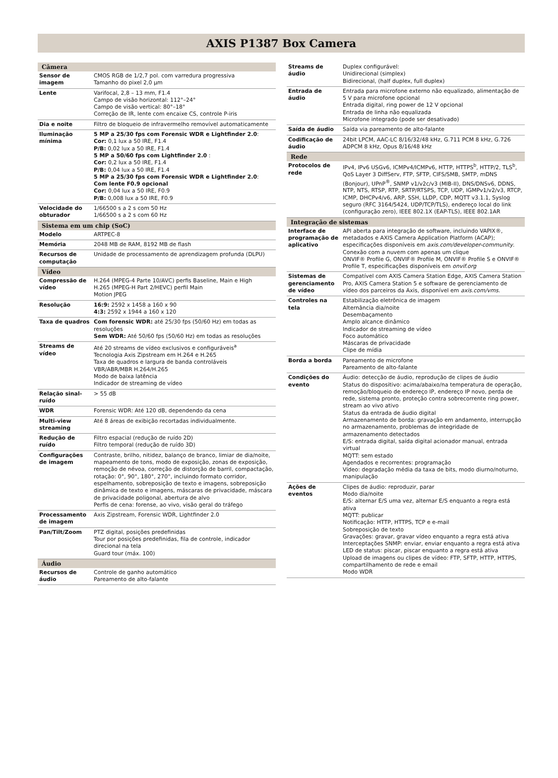AXIS P1387 Box Camera
| Câmera | |
| --- | --- |
| Sensor de imagem | CMOS RGB de 1/2,7 pol. com varredura progressiva Tamanho do pixel 2,0 µm |
| Lente | Varifocal, 2,8 – 13 mm, F1.4 Campo de visão horizontal: 112°–24° Campo de visão vertical: 80°–18° Correção de IR, lente com encaixe CS, controle P-iris |
| Dia e noite | Filtro de bloqueio de infravermelho removível automaticamente |
| Iluminação mínima | 5 MP a 25/30 fps com Forensic WDR e Lightfinder 2.0 : Cor: 0,1 lux a 50 IRE, F1.4 P/B: 0,02 lux a 50 IRE, F1.4 5 MP a 50/60 fps com Lightfinder 2.0 : Cor: 0,2 lux a 50 IRE, F1.4 P/B: 0,04 lux a 50 IRE, F1.4 5 MP a 25/30 fps com Forensic WDR e Lightfinder 2.0 : Com lente F0.9 opcional Cor: 0,04 lux a 50 IRE, F0.9 P/B: 0,008 lux a 50 IRE, F0.9 |
| Velocidade do obturador | 1/66500 s a 2 s com 50 Hz 1/66500 s a 2 s com 60 Hz |
| Sistema em um chip (SoC) | |
| Modelo | ARTPEC-8 |
| Memória | 2048 MB de RAM, 8192 MB de flash |
| Recursos de computação | Unidade de processamento de aprendizagem profunda (DLPU) |
| Vídeo | |
| Compressão de vídeo | H.264 (MPEG-4 Parte 10/AVC) perfis Baseline, Main e High H.265 (MPEG-H Part 2/HEVC) perfil Main Motion JPEG |
| Resolução | 16:9: 2592 x 1458 a 160 x 90 4:3: 2592 x 1944 a 160 x 120 |
| Taxa de quadros | Com forensic WDR: até 25/30 fps (50/60 Hz) em todas as resoluções Sem WDR: Até 50/60 fps (50/60 Hz) em todas as resoluções |
| Streams de vídeo | Até 20 streams de vídeo exclusivos e configuráveis<sup>a</sup> Tecnologia Axis Zipstream em H.264 e H.265 Taxa de quadros e largura de banda controláveis VBR/ABR/MBR H.264/H.265 Modo de baixa latência Indicador de streaming de vídeo |
| Relação sinal-ruído | > 55 dB |
| WDR | Forensic WDR: Até 120 dB, dependendo da cena |
| Multi-view streaming | Até 8 áreas de exibição recortadas individualmente. |
| Redução de ruído | Filtro espacial (redução de ruído 2D) Filtro temporal (redução de ruído 3D) |
| Configurações de imagem | Contraste, brilho, nitidez, balanço de branco, limiar de dia/noite, mapeamento de tons, modo de exposição, zonas de exposição, remoção de névoa, correção de distorção de barril, compactação, rotação: 0°, 90°, 180°, 270°, incluindo formato corridor, espelhamento, sobreposição de texto e imagens, sobreposição dinâmica de texto e imagens, máscaras de privacidade, máscara de privacidade poligonal, abertura de alvo Perfis de cena: forense, ao vivo, visão geral do tráfego |
| Processamento de imagem | Axis Zipstream, Forensic WDR, Lightfinder 2.0 |
| Pan/Tilt/Zoom | PTZ digital, posições predefinidas Tour por posições predefinidas, fila de controle, indicador direcional na tela Guard tour (máx. 100) |
| Áudio | |
| Recursos de áudio | Controle de ganho automático Pareamento de alto-falante |
| Streams de áudio | Duplex configurável: Unidirecional (simplex) Bidirecional, (half duplex, full duplex) |
| Entrada de áudio | Entrada para microfone externo não equalizado, alimentação de 5 V para microfone opcional Entrada digital, ring power de 12 V opcional Entrada de linha não equalizada Microfone integrado (pode ser desativado) |
| Saída de áudio | Saída via pareamento de alto-falante |
| Codificação de áudio | 24bit LPCM, AAC-LC 8/16/32/48 kHz, G.711 PCM 8 kHz, G.726 ADPCM 8 kHz, Opus 8/16/48 kHz |
| Rede | |
| Protocolos de rede | IPv4, IPv6 USGv6, ICMPv4/ICMPv6, HTTP, HTTPS<sup>b</sup>, HTTP/2, TLS<sup>b</sup>, QoS Layer 3 DiffServ, FTP, SFTP, CIFS/SMB, SMTP, mDNS (Bonjour), UPnP<sup>®</sup>, SNMP v1/v2c/v3 (MIB-II), DNS/DNSv6, DDNS, NTP, NTS, RTSP, RTP, SRTP/RTSPS, TCP, UDP, IGMPv1/v2/v3, RTCP, ICMP, DHCPv4/v6, ARP, SSH, LLDP, CDP, MQTT v3.1.1, Syslog seguro (RFC 3164/5424, UDP/TCP/TLS), endereço local do link (configuração zero), IEEE 802.1X (EAP-TLS), IEEE 802.1AR |
| Integração de sistemas | |
| Interface de programação de aplicativo | API aberta para integração de software, incluindo VAPIX®, metadados e AXIS Camera Application Platform (ACAP); especificações disponíveis em axis.com/developer-community . Conexão com a nuvem com apenas um clique ONVIF® Profile G, ONVIF® Profile M, ONVIF® Profile S e ONVIF® Profile T, especificações disponíveis em onvif.org |
| Sistemas de gerenciamento de vídeo | Compatível com AXIS Camera Station Edge, AXIS Camera Station Pro, AXIS Camera Station 5 e software de gerenciamento de vídeo dos parceiros da Axis, disponível em axis.com/vms . |
| Controles na tela | Estabilização eletrônica de imagem Alternância dia/noite Desembaçamento Amplo alcance dinâmico Indicador de streaming de vídeo Foco automático Máscaras de privacidade Clipe de mídia |
| Borda a borda | Pareamento de microfone Pareamento de alto-falante |
| Condições do evento | Áudio: detecção de áudio, reprodução de clipes de áudio Status do dispositivo: acima/abaixo/na temperatura de operação, remoção/bloqueio de endereço IP, endereço IP novo, perda de rede, sistema pronto, proteção contra sobrecorrente ring power, stream ao vivo ativo Status da entrada de áudio digital Armazenamento de borda: gravação em andamento, interrupção no armazenamento, problemas de integridade de armazenamento detectados E/S: entrada digital, saída digital acionador manual, entrada virtual MQTT: sem estado Agendados e recorrentes: programação Vídeo: degradação média da taxa de bits, modo diurno/noturno, manipulação |
| Ações de eventos | Clipes de áudio: reproduzir, parar Modo dia/noite E/S: alternar E/S uma vez, alternar E/S enquanto a regra está ativa MQTT: publicar Notificação: HTTP, HTTPS, TCP e e-mail Sobreposição de texto Gravações: gravar, gravar vídeo enquanto a regra está ativa Interceptações SNMP: enviar, enviar enquanto a regra está ativa LED de status: piscar, piscar enquanto a regra está ativa Upload de imagens ou clipes de vídeo: FTP, SFTP, HTTP, HTTPS, compartilhamento de rede e email Modo WDR |